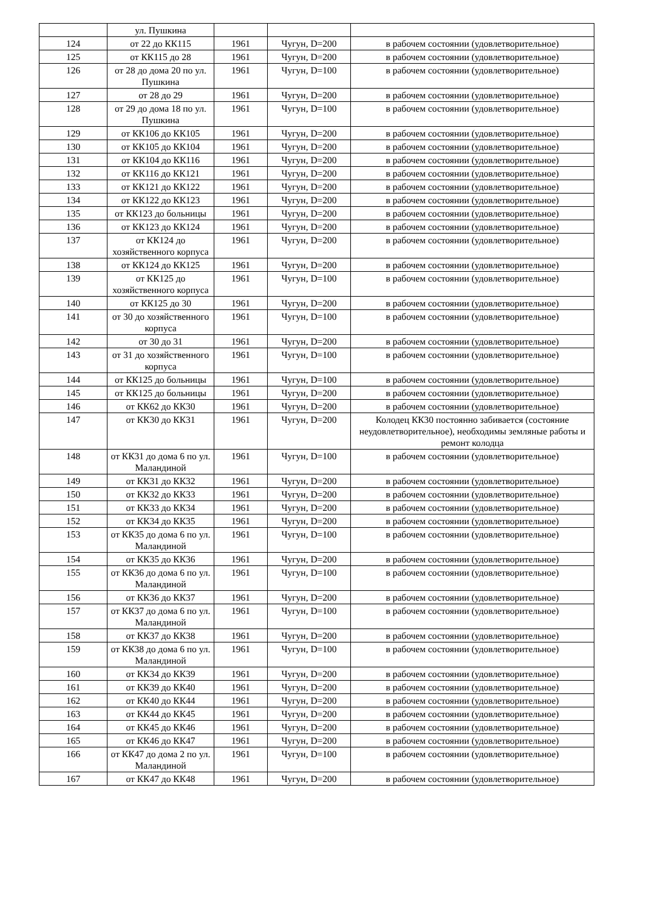| | ул. Пушкина | | | |
| 124 | от 22 до КК115 | 1961 | Чугун, D=200 | в рабочем состоянии (удовлетворительное) |
| 125 | от КК115 до 28 | 1961 | Чугун, D=200 | в рабочем состоянии (удовлетворительное) |
| 126 | от 28 до дома 20 по ул. Пушкина | 1961 | Чугун, D=100 | в рабочем состоянии (удовлетворительное) |
| 127 | от 28 до 29 | 1961 | Чугун, D=200 | в рабочем состоянии (удовлетворительное) |
| 128 | от 29 до дома 18 по ул. Пушкина | 1961 | Чугун, D=100 | в рабочем состоянии (удовлетворительное) |
| 129 | от КК106 до КК105 | 1961 | Чугун, D=200 | в рабочем состоянии (удовлетворительное) |
| 130 | от КК105 до КК104 | 1961 | Чугун, D=200 | в рабочем состоянии (удовлетворительное) |
| 131 | от КК104 до КК116 | 1961 | Чугун, D=200 | в рабочем состоянии (удовлетворительное) |
| 132 | от КК116 до КК121 | 1961 | Чугун, D=200 | в рабочем состоянии (удовлетворительное) |
| 133 | от КК121 до КК122 | 1961 | Чугун, D=200 | в рабочем состоянии (удовлетворительное) |
| 134 | от КК122 до КК123 | 1961 | Чугун, D=200 | в рабочем состоянии (удовлетворительное) |
| 135 | от КК123 до больницы | 1961 | Чугун, D=200 | в рабочем состоянии (удовлетворительное) |
| 136 | от КК123 до КК124 | 1961 | Чугун, D=200 | в рабочем состоянии (удовлетворительное) |
| 137 | от КК124 до хозяйственного корпуса | 1961 | Чугун, D=200 | в рабочем состоянии (удовлетворительное) |
| 138 | от КК124 до КК125 | 1961 | Чугун, D=200 | в рабочем состоянии (удовлетворительное) |
| 139 | от КК125 до хозяйственного корпуса | 1961 | Чугун, D=100 | в рабочем состоянии (удовлетворительное) |
| 140 | от КК125 до 30 | 1961 | Чугун, D=200 | в рабочем состоянии (удовлетворительное) |
| 141 | от 30 до хозяйственного корпуса | 1961 | Чугун, D=100 | в рабочем состоянии (удовлетворительное) |
| 142 | от 30 до 31 | 1961 | Чугун, D=200 | в рабочем состоянии (удовлетворительное) |
| 143 | от 31 до хозяйственного корпуса | 1961 | Чугун, D=100 | в рабочем состоянии (удовлетворительное) |
| 144 | от КК125 до больницы | 1961 | Чугун, D=100 | в рабочем состоянии (удовлетворительное) |
| 145 | от КК125 до больницы | 1961 | Чугун, D=200 | в рабочем состоянии (удовлетворительное) |
| 146 | от КК62 до КК30 | 1961 | Чугун, D=200 | в рабочем состоянии (удовлетворительное) |
| 147 | от КК30 до КК31 | 1961 | Чугун, D=200 | Колодец КК30 постоянно забивается (состояние неудовлетворительное), необходимы земляные работы и ремонт колодца |
| 148 | от КК31 до дома 6 по ул. Маландиной | 1961 | Чугун, D=100 | в рабочем состоянии (удовлетворительное) |
| 149 | от КК31 до КК32 | 1961 | Чугун, D=200 | в рабочем состоянии (удовлетворительное) |
| 150 | от КК32 до КК33 | 1961 | Чугун, D=200 | в рабочем состоянии (удовлетворительное) |
| 151 | от КК33 до КК34 | 1961 | Чугун, D=200 | в рабочем состоянии (удовлетворительное) |
| 152 | от КК34 до КК35 | 1961 | Чугун, D=200 | в рабочем состоянии (удовлетворительное) |
| 153 | от КК35 до дома 6 по ул. Маландиной | 1961 | Чугун, D=100 | в рабочем состоянии (удовлетворительное) |
| 154 | от КК35 до КК36 | 1961 | Чугун, D=200 | в рабочем состоянии (удовлетворительное) |
| 155 | от КК36 до дома 6 по ул. Маландиной | 1961 | Чугун, D=100 | в рабочем состоянии (удовлетворительное) |
| 156 | от КК36 до КК37 | 1961 | Чугун, D=200 | в рабочем состоянии (удовлетворительное) |
| 157 | от КК37 до дома 6 по ул. Маландиной | 1961 | Чугун, D=100 | в рабочем состоянии (удовлетворительное) |
| 158 | от КК37 до КК38 | 1961 | Чугун, D=200 | в рабочем состоянии (удовлетворительное) |
| 159 | от КК38 до дома 6 по ул. Маландиной | 1961 | Чугун, D=100 | в рабочем состоянии (удовлетворительное) |
| 160 | от КК34 до КК39 | 1961 | Чугун, D=200 | в рабочем состоянии (удовлетворительное) |
| 161 | от КК39 до КК40 | 1961 | Чугун, D=200 | в рабочем состоянии (удовлетворительное) |
| 162 | от КК40 до КК44 | 1961 | Чугун, D=200 | в рабочем состоянии (удовлетворительное) |
| 163 | от КК44 до КК45 | 1961 | Чугун, D=200 | в рабочем состоянии (удовлетворительное) |
| 164 | от КК45 до КК46 | 1961 | Чугун, D=200 | в рабочем состоянии (удовлетворительное) |
| 165 | от КК46 до КК47 | 1961 | Чугун, D=200 | в рабочем состоянии (удовлетворительное) |
| 166 | от КК47 до дома 2 по ул. Маландиной | 1961 | Чугун, D=100 | в рабочем состоянии (удовлетворительное) |
| 167 | от КК47 до КК48 | 1961 | Чугун, D=200 | в рабочем состоянии (удовлетворительное) |